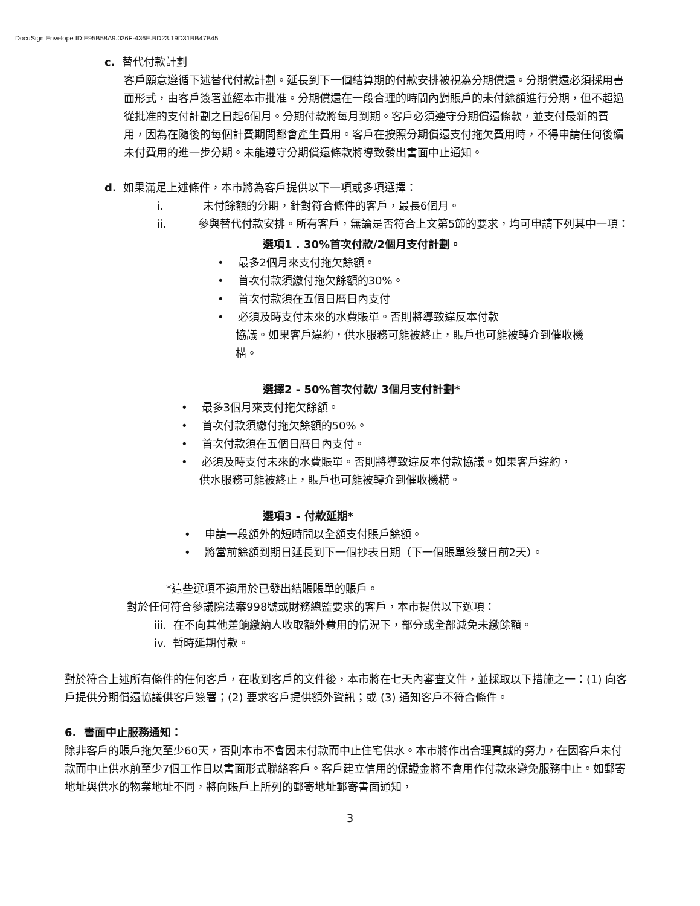DocuSign Envelope ID:E95B58A9.036F-436E.BD23.19D31BB47B45
c. 替代付款計劃
客戶願意遵循下述替代付款計劃。延長到下一個結算期的付款安排被視為分期償還。分期償還必須採用書面形式，由客戶簽署並經本市批准。分期償還在一段合理的時間內對賬戶的未付餘額進行分期，但不超過從批准的支付計劃之日起6個月。分期付款將每月到期。客戶必須遵守分期償還條款，並支付最新的費用，因為在隨後的每個計費期間都會產生費用。客戶在按照分期償還支付拖欠費用時，不得申請任何後續未付費用的進一步分期。未能遵守分期償還條款將導致發出書面中止通知。
d. 如果滿足上述條件，本市將為客戶提供以下一項或多項選擇：
i. 未付餘額的分期，針對符合條件的客戶，最長6個月。
ii. 參與替代付款安排。所有客戶，無論是否符合上文第5節的要求，均可申請下列其中一項：
選項1 . 30%首次付款/2個月支付計劃。
• 最多2個月來支付拖欠餘額。
• 首次付款須繳付拖欠餘額的30%。
• 首次付款須在五個日曆日內支付
• 必須及時支付未來的水費賬單。否則將導致違反本付款
協議。如果客戶違約，供水服務可能被終止，賬戶也可能被轉介到催收機
構。
選擇2 - 50%首次付款/ 3個月支付計劃*
• 最多3個月來支付拖欠餘額。
• 首次付款須繳付拖欠餘額的50%。
• 首次付款須在五個日曆日內支付。
• 必須及時支付未來的水費賬單。否則將導致違反本付款協議。如果客戶違約，
供水服務可能被終止，賬戶也可能被轉介到催收機構。
選項3 - 付款延期*
• 申請一段額外的短時間以全額支付賬戶餘額。
• 將當前餘額到期日延長到下一個抄表日期（下一個賬單簽發日前2天）。
*這些選項不適用於已發出結賬賬單的賬戶。
對於任何符合參議院法案998號或財務總監要求的客戶，本市提供以下選項：
iii. 在不向其他差餉繳納人收取額外費用的情況下，部分或全部減免未繳餘額。
iv. 暫時延期付款。
對於符合上述所有條件的任何客戶，在收到客戶的文件後，本市將在七天內審查文件，並採取以下措施之一：(1) 向客戶提供分期償還協議供客戶簽署；(2) 要求客戶提供額外資訊；或 (3) 通知客戶不符合條件。
6. 書面中止服務通知：
除非客戶的賬戶拖欠至少60天，否則本市不會因未付款而中止住宅供水。本市將作出合理真誠的努力，在因客戶未付款而中止供水前至少7個工作日以書面形式聯絡客戶。客戶建立信用的保證金將不會用作付款來避免服務中止。如郵寄地址與供水的物業地址不同，將向賬戶上所列的郵寄地址郵寄書面通知，
3